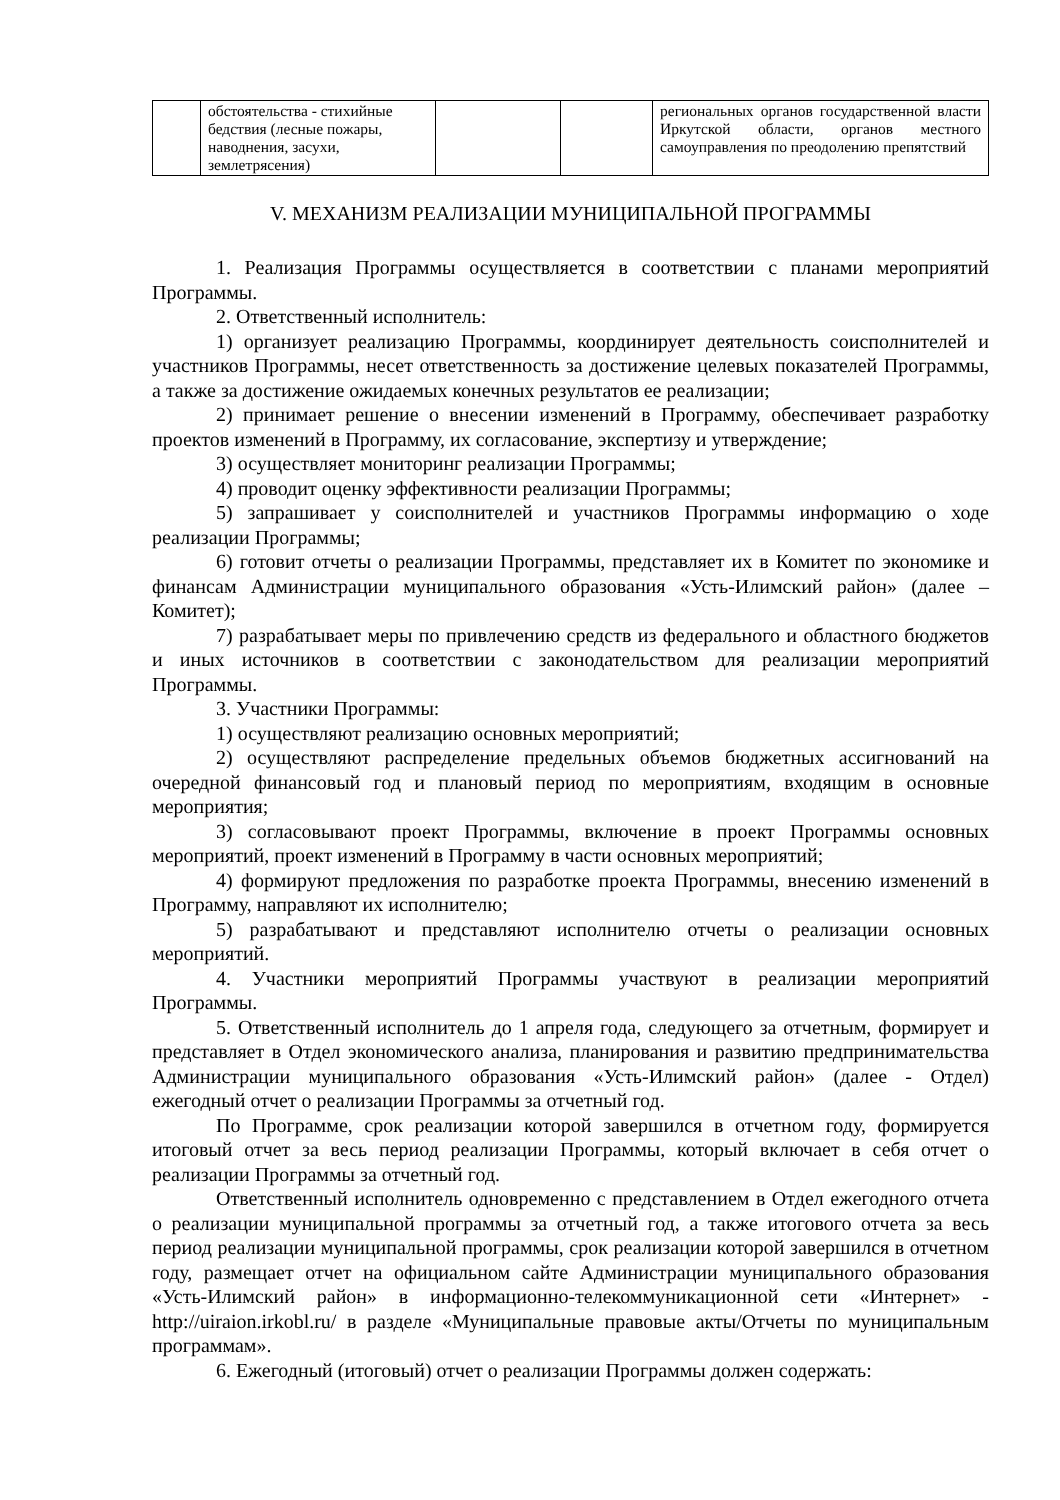| | обстоятельства - стихийные бедствия (лесные пожары, наводнения, засухи, землетрясения) | | | региональных органов государственной власти Иркутской области, органов местного самоуправления по преодолению препятствий |
V. МЕХАНИЗМ РЕАЛИЗАЦИИ МУНИЦИПАЛЬНОЙ ПРОГРАММЫ
1. Реализация Программы осуществляется в соответствии с планами мероприятий Программы.
2. Ответственный исполнитель:
1) организует реализацию Программы, координирует деятельность соисполнителей и участников Программы, несет ответственность за достижение целевых показателей Программы, а также за достижение ожидаемых конечных результатов ее реализации;
2) принимает решение о внесении изменений в Программу, обеспечивает разработку проектов изменений в Программу, их согласование, экспертизу и утверждение;
3) осуществляет мониторинг реализации Программы;
4) проводит оценку эффективности реализации Программы;
5) запрашивает у соисполнителей и участников Программы информацию о ходе реализации Программы;
6) готовит отчеты о реализации Программы, представляет их в Комитет по экономике и финансам Администрации муниципального образования «Усть-Илимский район» (далее – Комитет);
7) разрабатывает меры по привлечению средств из федерального и областного бюджетов и иных источников в соответствии с законодательством для реализации мероприятий Программы.
3. Участники Программы:
1) осуществляют реализацию основных мероприятий;
2) осуществляют распределение предельных объемов бюджетных ассигнований на очередной финансовый год и плановый период по мероприятиям, входящим в основные мероприятия;
3) согласовывают проект Программы, включение в проект Программы основных мероприятий, проект изменений в Программу в части основных мероприятий;
4) формируют предложения по разработке проекта Программы, внесению изменений в Программу, направляют их исполнителю;
5) разрабатывают и представляют исполнителю отчеты о реализации основных мероприятий.
4. Участники мероприятий Программы участвуют в реализации мероприятий Программы.
5. Ответственный исполнитель до 1 апреля года, следующего за отчетным, формирует и представляет в Отдел экономического анализа, планирования и развитию предпринимательства Администрации муниципального образования «Усть-Илимский район» (далее - Отдел) ежегодный отчет о реализации Программы за отчетный год.
По Программе, срок реализации которой завершился в отчетном году, формируется итоговый отчет за весь период реализации Программы, который включает в себя отчет о реализации Программы за отчетный год.
Ответственный исполнитель одновременно с представлением в Отдел ежегодного отчета о реализации муниципальной программы за отчетный год, а также итогового отчета за весь период реализации муниципальной программы, срок реализации которой завершился в отчетном году, размещает отчет на официальном сайте Администрации муниципального образования «Усть-Илимский район» в информационно-телекоммуникационной сети «Интернет» - http://uiraion.irkobl.ru/ в разделе «Муниципальные правовые акты/Отчеты по муниципальным программам».
6. Ежегодный (итоговый) отчет о реализации Программы должен содержать: